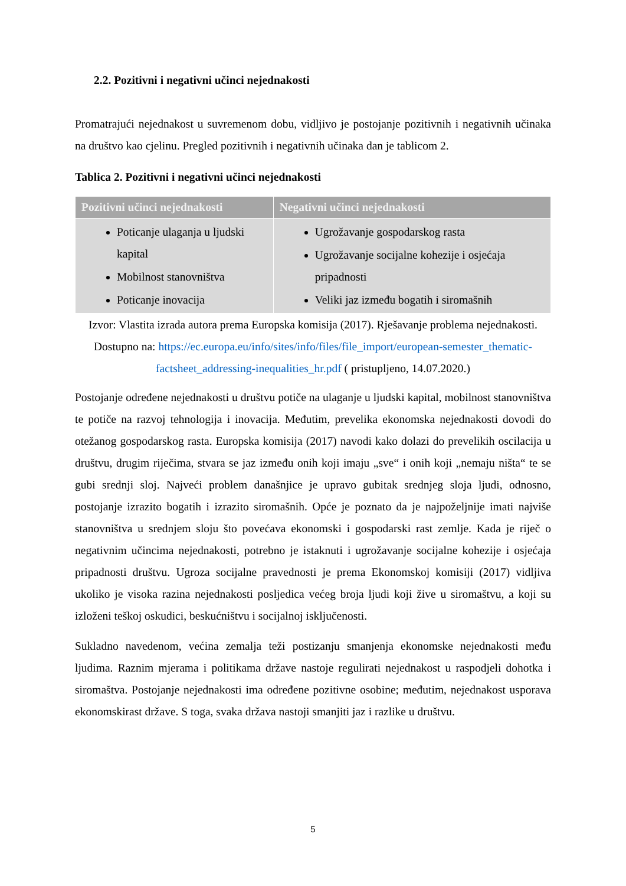2.2. Pozitivni i negativni učinci nejednakosti
Promatrajući nejednakost u suvremenom dobu, vidljivo je postojanje pozitivnih i negativnih učinaka na društvo kao cjelinu. Pregled pozitivnih i negativnih učinaka dan je tablicom 2.
Tablica 2. Pozitivni i negativni učinci nejednakosti
| Pozitivni učinci nejednakosti | Negativni učinci nejednakosti |
| --- | --- |
| Poticanje ulaganja u ljudski kapital Mobilnost stanovništva Poticanje inovacija | Ugrožavanje gospodarskog rasta Ugrožavanje socijalne kohezije i osjećaja pripadnosti Veliki jaz između bogatih i siromašnih |
Izvor: Vlastita izrada autora prema Europska komisija (2017). Rješavanje problema nejednakosti. Dostupno na: https://ec.europa.eu/info/sites/info/files/file_import/european-semester_thematic-factsheet_addressing-inequalities_hr.pdf ( pristupljeno, 14.07.2020.)
Postojanje određene nejednakosti u društvu potiče na ulaganje u ljudski kapital, mobilnost stanovništva te potiče na razvoj tehnologija i inovacija. Međutim, prevelika ekonomska nejednakosti dovodi do otežanog gospodarskog rasta. Europska komisija (2017) navodi kako dolazi do prevelikih oscilacija u društvu, drugim riječima, stvara se jaz između onih koji imaju „sve“ i onih koji „nemaju ništa“ te se gubi srednji sloj. Najveći problem današnjice je upravo gubitak srednjeg sloja ljudi, odnosno, postojanje izrazito bogatih i izrazito siromašnih. Opće je poznato da je najpoželjnije imati najviše stanovništva u srednjem sloju što povećava ekonomski i gospodarski rast zemlje. Kada je riječ o negativnim učincima nejednakosti, potrebno je istaknuti i ugrožavanje socijalne kohezije i osjećaja pripadnosti društvu. Ugroza socijalne pravednosti je prema Ekonomskoj komisiji (2017) vidljiva ukoliko je visoka razina nejednakosti posljedica većeg broja ljudi koji žive u siromaštvu, a koji su izloženi teškoj oskudici, beskućništvu i socijalnoj isključenosti.
Sukladno navedenom, većina zemalja teži postizanju smanjenja ekonomske nejednakosti među ljudima. Raznim mjerama i politikama države nastoje regulirati nejednakost u raspodjeli dohotka i siromaštva. Postojanje nejednakosti ima određene pozitivne osobine; međutim, nejednakost usporava ekonomskirast države. S toga, svaka država nastoji smanjiti jaz i razlike u društvu.
5